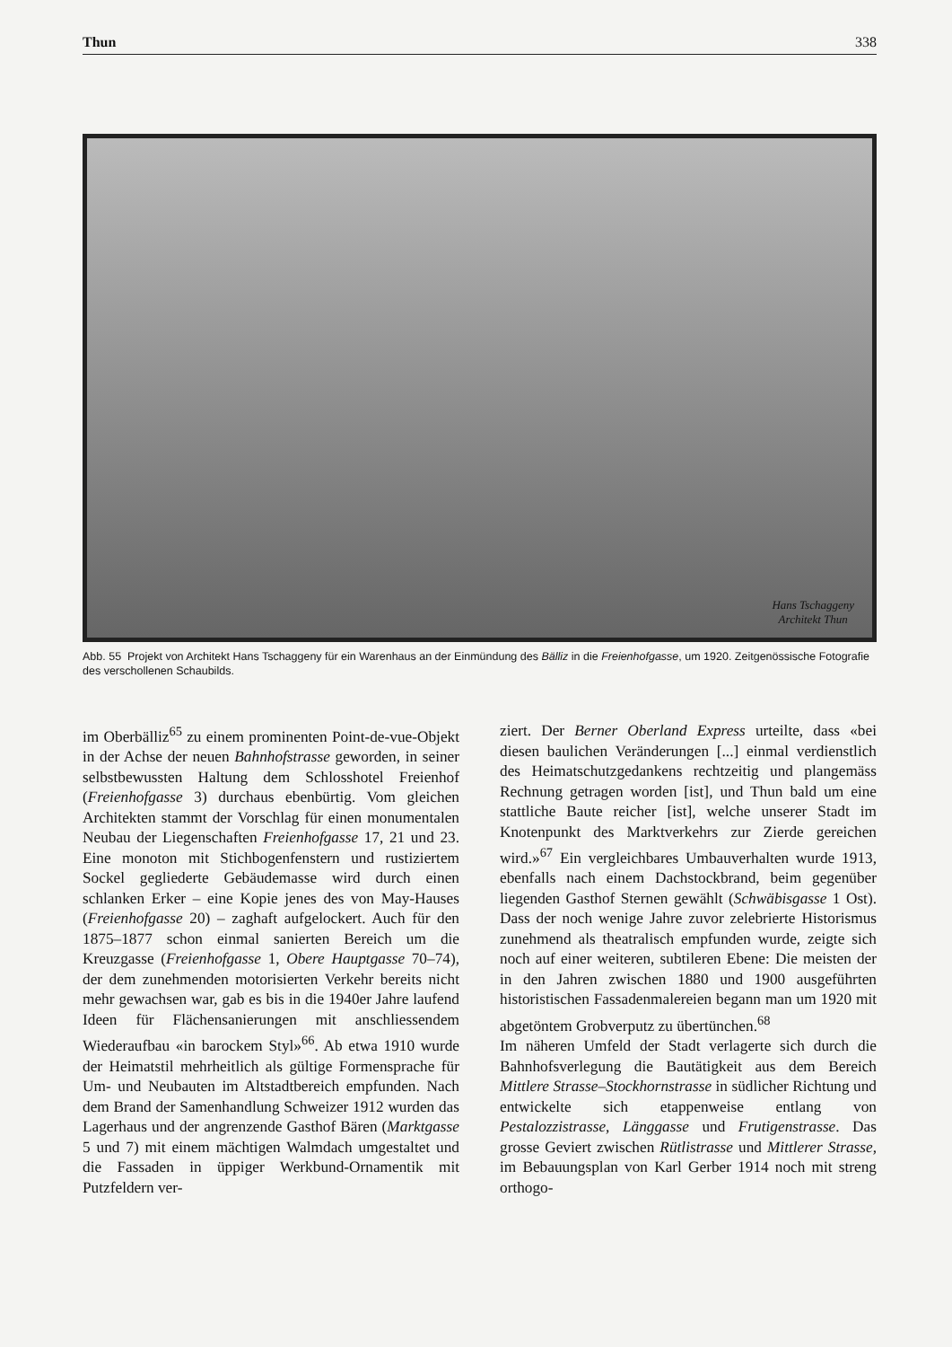Thun 338
Hans Tschaggeny
Architekt Thun
Abb. 55 Projekt von Architekt Hans Tschaggeny für ein Warenhaus an der Einmündung des Bälliz in die Freienhofgasse, um 1920. Zeitgenössische Fotografie des verschollenen Schaubilds.
im Oberbälliz<sup>65</sup> zu einem prominenten Point-de-vue-Objekt in der Achse der neuen Bahnhofstrasse geworden, in seiner selbstbewussten Haltung dem Schlosshotel Freienhof (Freienhofgasse 3) durchaus ebenbürtig. Vom gleichen Architekten stammt der Vorschlag für einen monumentalen Neubau der Liegenschaften Freienhofgasse 17, 21 und 23. Eine monoton mit Stichbogenfenstern und rustiziertem Sockel gegliederte Gebäudemasse wird durch einen schlanken Erker – eine Kopie jenes des von May-Hauses (Freienhofgasse 20) – zaghaft aufgelockert. Auch für den 1875–1877 schon einmal sanierten Bereich um die Kreuzgasse (Freienhofgasse 1, Obere Hauptgasse 70–74), der dem zunehmenden motorisierten Verkehr bereits nicht mehr gewachsen war, gab es bis in die 1940er Jahre laufend Ideen für Flächensanierungen mit anschliessendem Wiederaufbau «in barockem Styl»<sup>66</sup>. Ab etwa 1910 wurde der Heimatstil mehrheitlich als gültige Formensprache für Um- und Neubauten im Altstadtbereich empfunden. Nach dem Brand der Samenhandlung Schweizer 1912 wurden das Lagerhaus und der angrenzende Gasthof Bären (Marktgasse 5 und 7) mit einem mächtigen Walmdach umgestaltet und die Fassaden in üppiger Werkbund-Ornamentik mit Putzfeldern ver-
ziert. Der Berner Oberland Express urteilte, dass «bei diesen baulichen Veränderungen [...] einmal verdienstlich des Heimatschutzgedankens rechtzeitig und plangemäss Rechnung getragen worden [ist], und Thun bald um eine stattliche Baute reicher [ist], welche unserer Stadt im Knotenpunkt des Marktverkehrs zur Zierde gereichen wird.»<sup>67</sup> Ein vergleichbares Umbauverhalten wurde 1913, ebenfalls nach einem Dachstockbrand, beim gegenüber liegenden Gasthof Sternen gewählt (Schwäbisgasse 1 Ost). Dass der noch wenige Jahre zuvor zelebrierte Historismus zunehmend als theatralisch empfunden wurde, zeigte sich noch auf einer weiteren, subtileren Ebene: Die meisten der in den Jahren zwischen 1880 und 1900 ausgeführten historistischen Fassadenmalereien begann man um 1920 mit abgetöntem Grobverputz zu übertünchen.<sup>68</sup>
Im näheren Umfeld der Stadt verlagerte sich durch die Bahnhofsverlegung die Bautätigkeit aus dem Bereich Mittlere Strasse–Stockhornstrasse in südlicher Richtung und entwickelte sich etappenweise entlang von Pestalozzistrasse, Länggasse und Frutigenstrasse. Das grosse Geviert zwischen Rütlistrasse und Mittlerer Strasse, im Bebauungsplan von Karl Gerber 1914 noch mit streng orthogo-